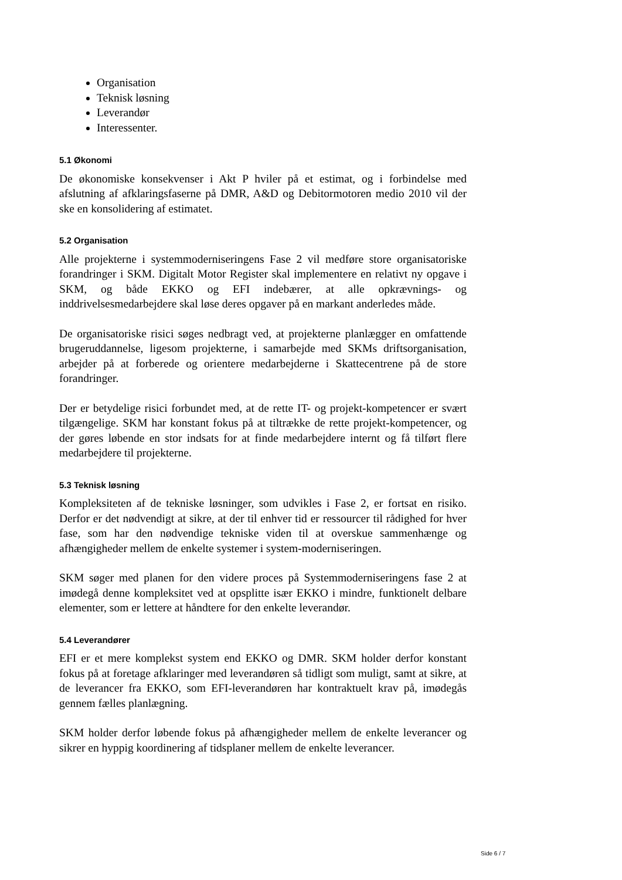Organisation
Teknisk løsning
Leverandør
Interessenter.
5.1 Økonomi
De økonomiske konsekvenser i Akt P hviler på et estimat, og i forbindelse med afslutning af afklaringsfaserne på DMR, A&D og Debitormotoren medio 2010 vil der ske en konsolidering af estimatet.
5.2 Organisation
Alle projekterne i systemmoderniseringens Fase 2 vil medføre store organisatoriske forandringer i SKM. Digitalt Motor Register skal implementere en relativt ny opgave i SKM, og både EKKO og EFI indebærer, at alle opkrævnings- og inddrivelsesmedarbejdere skal løse deres opgaver på en markant anderledes måde.
De organisatoriske risici søges nedbragt ved, at projekterne planlægger en omfattende brugeruddannelse, ligesom projekterne, i samarbejde med SKMs driftsorganisation, arbejder på at forberede og orientere medarbejderne i Skattecentrene på de store forandringer.
Der er betydelige risici forbundet med, at de rette IT- og projekt-kompetencer er svært tilgængelige. SKM har konstant fokus på at tiltrække de rette projekt-kompetencer, og der gøres løbende en stor indsats for at finde medarbejdere internt og få tilført flere medarbejdere til projekterne.
5.3 Teknisk løsning
Kompleksiteten af de tekniske løsninger, som udvikles i Fase 2, er fortsat en risiko. Derfor er det nødvendigt at sikre, at der til enhver tid er ressourcer til rådighed for hver fase, som har den nødvendige tekniske viden til at overskue sammenhænge og afhængigheder mellem de enkelte systemer i system-moderniseringen.
SKM søger med planen for den videre proces på Systemmoderniseringens fase 2 at imødegå denne kompleksitet ved at opsplitte især EKKO i mindre, funktionelt delbare elementer, som er lettere at håndtere for den enkelte leverandør.
5.4 Leverandører
EFI er et mere komplekst system end EKKO og DMR. SKM holder derfor konstant fokus på at foretage afklaringer med leverandøren så tidligt som muligt, samt at sikre, at de leverancer fra EKKO, som EFI-leverandøren har kontraktuelt krav på, imødegås gennem fælles planlægning.
SKM holder derfor løbende fokus på afhængigheder mellem de enkelte leverancer og sikrer en hyppig koordinering af tidsplaner mellem de enkelte leverancer.
Side 6 / 7